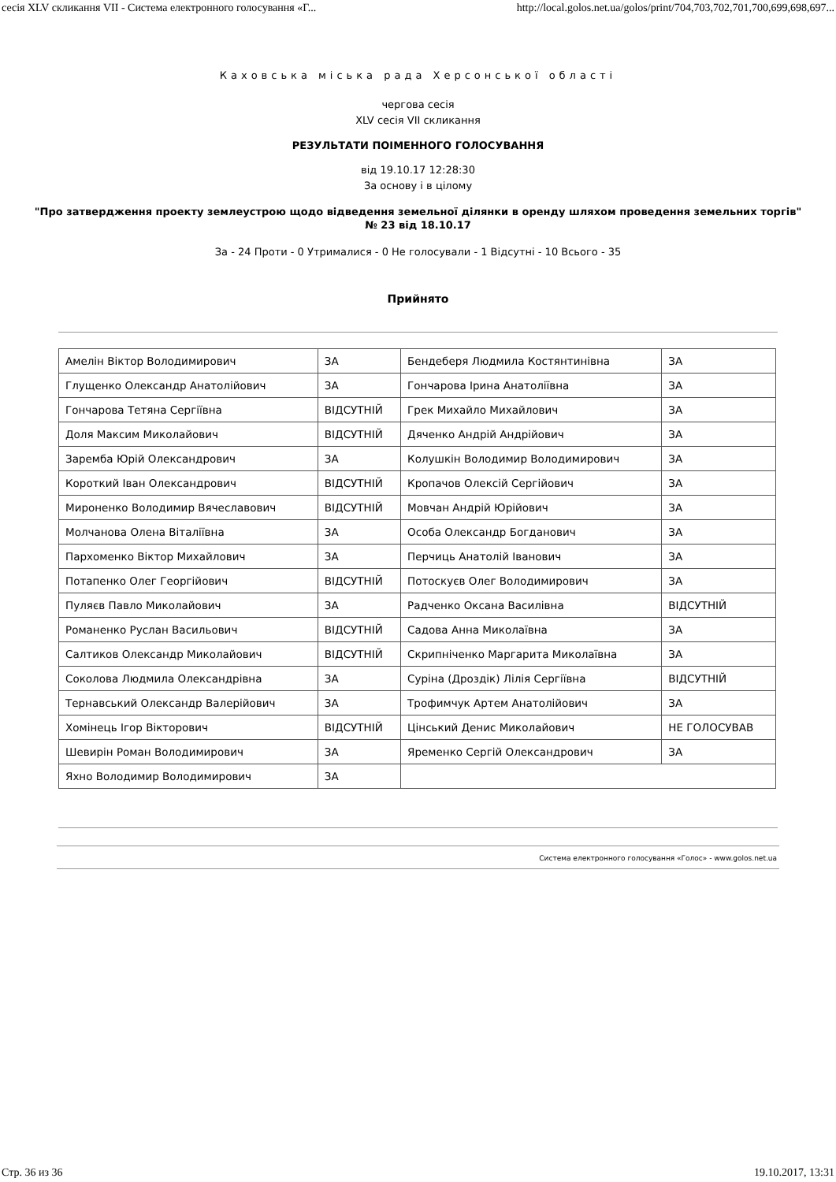сесія XLV скликання VII - Система електронного голосування «Г... http://local.golos.net.ua/golos/print/704,703,702,701,700,699,698,697...
Каховська міська рада Херсонської області
чергова сесія
XLV сесія VII скликання
РЕЗУЛЬТАТИ ПОІМЕННОГО ГОЛОСУВАННЯ
від 19.10.17 12:28:30
За основу і в цілому
"Про затвердження проекту землеустрою щодо відведення земельної ділянки в оренду шляхом проведення земельних торгів"
№ 23 від 18.10.17
За - 24 Проти - 0 Утрималися - 0 Не голосували - 1 Відсутні - 10 Всього - 35
Прийнято
| Амелін Віктор Володимирович | ЗА | Бендеберя Людмила Костянтинівна | ЗА |
| Глущенко Олександр Анатолійович | ЗА | Гончарова Ірина Анатоліївна | ЗА |
| Гончарова Тетяна Сергіївна | ВІДСУТНІЙ | Грек Михайло Михайлович | ЗА |
| Доля Максим Миколайович | ВІДСУТНІЙ | Дяченко Андрій Андрійович | ЗА |
| Заремба Юрій Олександрович | ЗА | Колушкін Володимир Володимирович | ЗА |
| Короткий Іван Олександрович | ВІДСУТНІЙ | Кропачов Олексій Сергійович | ЗА |
| Мироненко Володимир Вячеславович | ВІДСУТНІЙ | Мовчан Андрій Юрійович | ЗА |
| Молчанова Олена Віталіївна | ЗА | Особа Олександр Богданович | ЗА |
| Пархоменко Віктор Михайлович | ЗА | Перчиць Анатолій Іванович | ЗА |
| Потапенко Олег Георгійович | ВІДСУТНІЙ | Потоскуєв Олег Володимирович | ЗА |
| Пуляєв Павло Миколайович | ЗА | Радченко Оксана Василівна | ВІДСУТНІЙ |
| Романенко Руслан Васильович | ВІДСУТНІЙ | Садова Анна Миколаївна | ЗА |
| Салтиков Олександр Миколайович | ВІДСУТНІЙ | Скрипніченко Маргарита Миколаївна | ЗА |
| Соколова Людмила Олександрівна | ЗА | Суріна (Дроздік) Лілія Сергіївна | ВІДСУТНІЙ |
| Тернавський Олександр Валерійович | ЗА | Трофимчук Артем Анатолійович | ЗА |
| Хомінець Ігор Вікторович | ВІДСУТНІЙ | Цінський Денис Миколайович | НЕ ГОЛОСУВАВ |
| Шевирін Роман Володимирович | ЗА | Яременко Сергій Олександрович | ЗА |
| Яхно Володимир Володимирович | ЗА | | |
Система електронного голосування «Голос» - www.golos.net.ua
Стр. 36 из 36 19.10.2017, 13:31